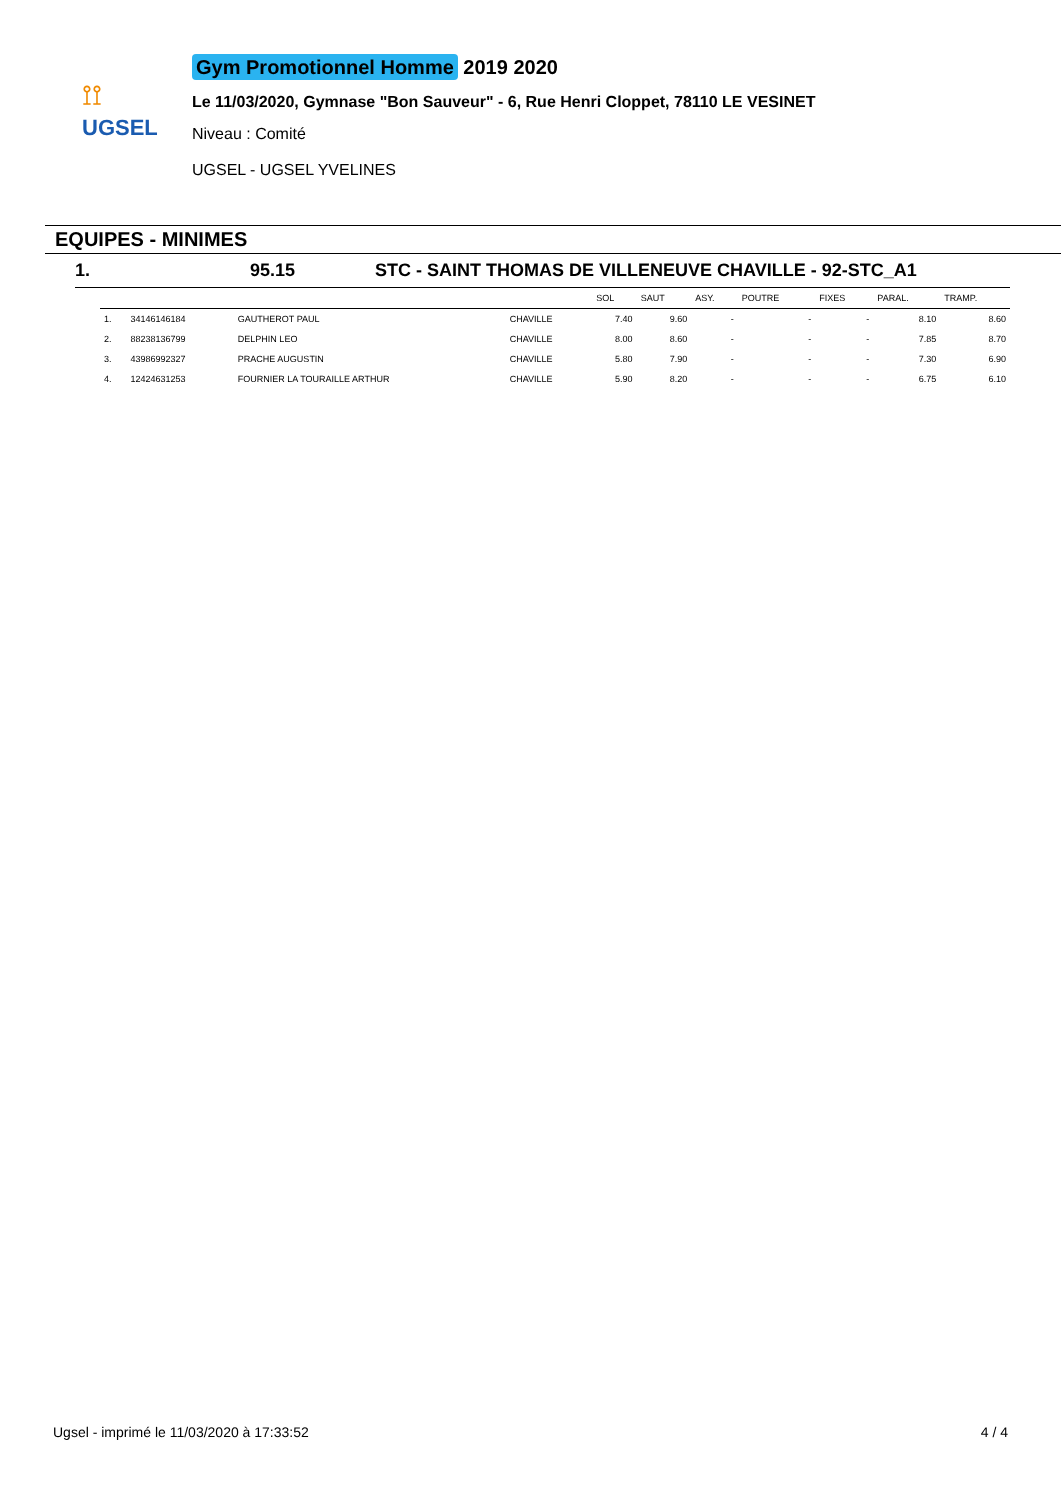⟟⟟
UGSEL
Gym Promotionnel Homme 2019 2020
Le 11/03/2020, Gymnase "Bon Sauveur" - 6, Rue Henri Cloppet, 78110 LE VESINET
Niveau : Comité
UGSEL - UGSEL YVELINES
EQUIPES - MINIMES
1. 95.15 STC - SAINT THOMAS DE VILLENEUVE CHAVILLE - 92-STC_A1
| | | | | SOL | SAUT | ASY. | POUTRE | FIXES | PARAL. | TRAMP. |
| --- | --- | --- | --- | --- | --- | --- | --- | --- | --- | --- |
| 1. | 34146146184 | GAUTHEROT PAUL | CHAVILLE | 7.40 | 9.60 | - | - | - | 8.10 | 8.60 |
| 2. | 88238136799 | DELPHIN LEO | CHAVILLE | 8.00 | 8.60 | - | - | - | 7.85 | 8.70 |
| 3. | 43986992327 | PRACHE AUGUSTIN | CHAVILLE | 5.80 | 7.90 | - | - | - | 7.30 | 6.90 |
| 4. | 12424631253 | FOURNIER LA TOURAILLE ARTHUR | CHAVILLE | 5.90 | 8.20 | - | - | - | 6.75 | 6.10 |
Ugsel - imprimé le 11/03/2020 à 17:33:52 4 / 4